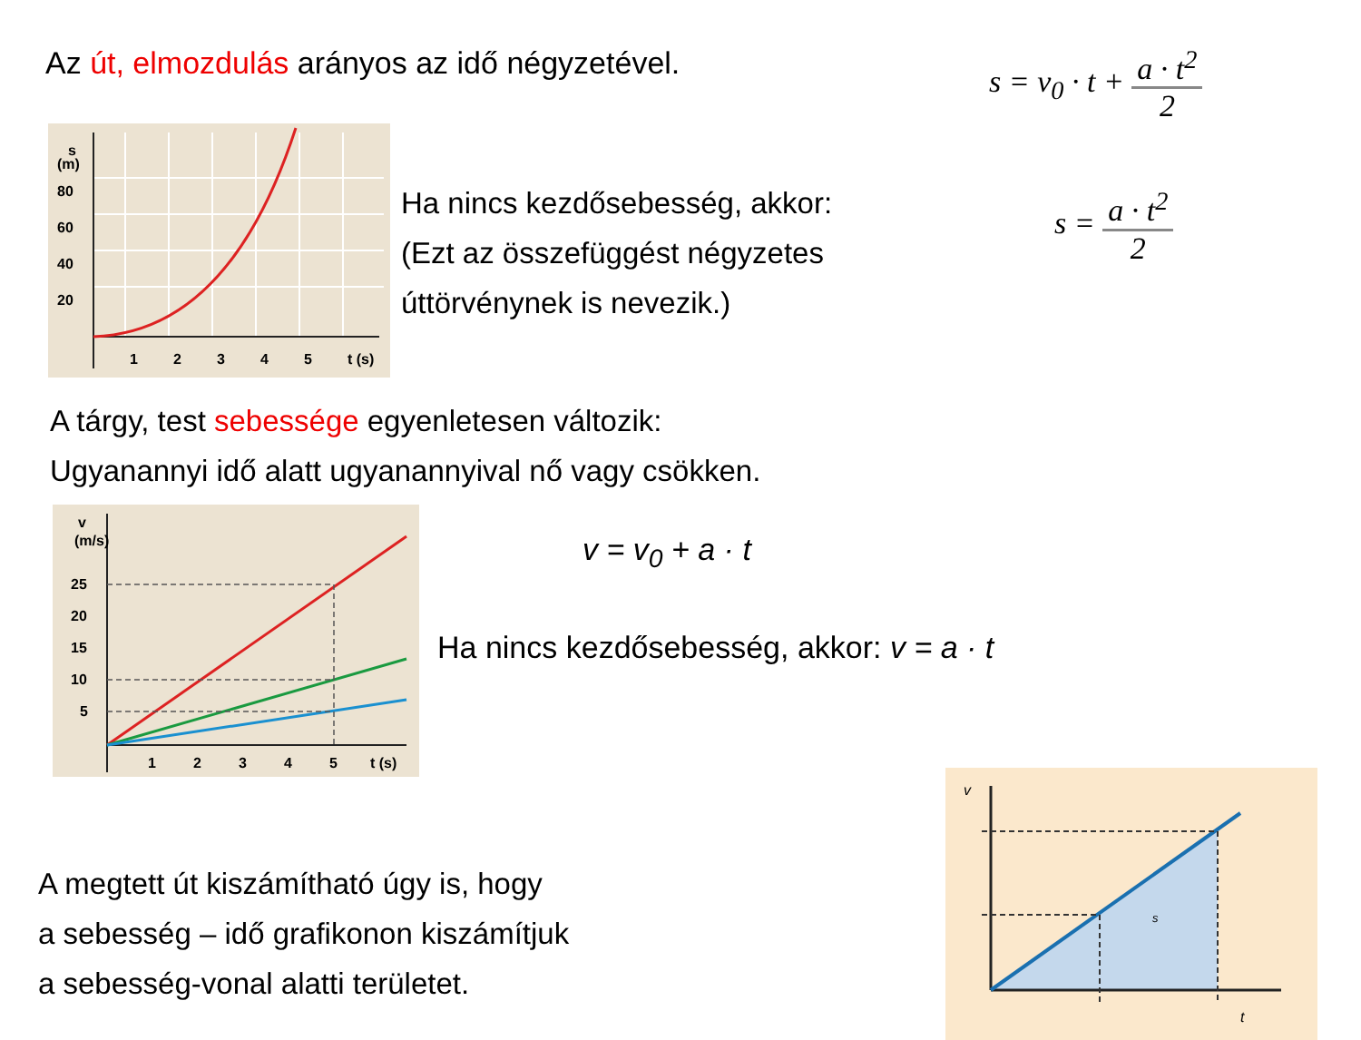Az út, elmozdulás arányos az idő négyzetével.
s = v<sub>0</sub> · t + a · t<sup>2</sup> 2
s
(m)
80
60
40
20
1
2
3
4
5
t (s)
Ha nincs kezdősebesség, akkor:
(Ezt az összefüggést négyzetes
úttörvénynek is nevezik.)
s = a · t<sup>2</sup> 2
A tárgy, test sebessége egyenletesen változik:
Ugyanannyi idő alatt ugyanannyival nő vagy csökken.
v
(m/s)
25
20
15
10
5
1
2
3
4
5
t (s)
v = v<sub>0</sub> + a · t
Ha nincs kezdősebesség, akkor: v = a · t
A megtett út kiszámítható úgy is, hogy
a sebesség – idő grafikonon kiszámítjuk
a sebesség-vonal alatti területet.
v
s
t